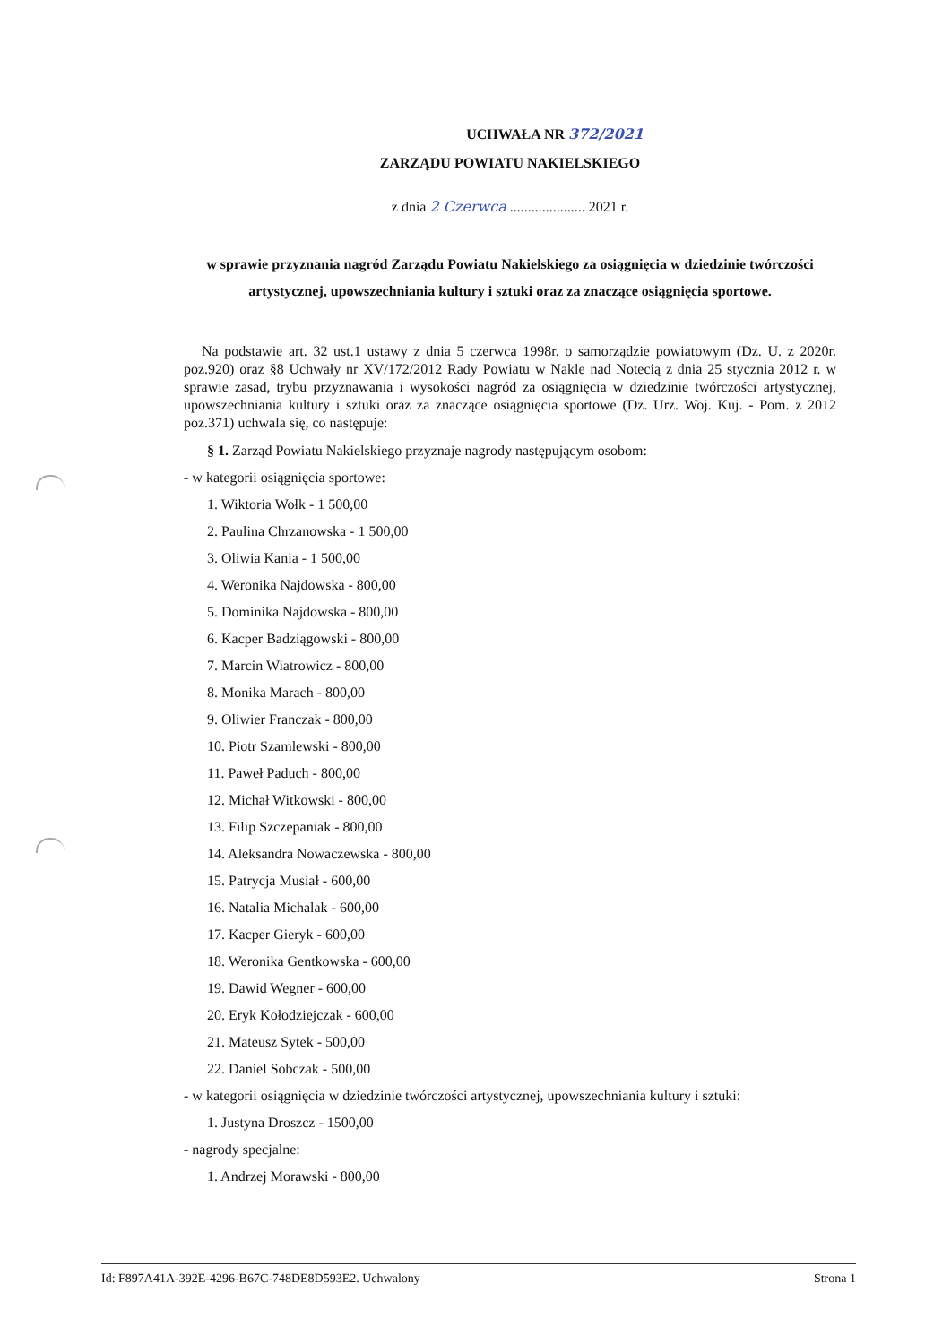UCHWAŁA NR 372/2021
ZARZĄDU POWIATU NAKIELSKIEGO
z dnia 2 Czerwca ..................... 2021 r.
w sprawie przyznania nagród Zarządu Powiatu Nakielskiego za osiągnięcia w dziedzinie twórczości artystycznej, upowszechniania kultury i sztuki oraz za znaczące osiągnięcia sportowe.
Na podstawie art. 32 ust.1 ustawy z dnia 5 czerwca 1998r. o samorządzie powiatowym (Dz. U. z 2020r. poz.920) oraz §8 Uchwały nr XV/172/2012 Rady Powiatu w Nakle nad Notecią z dnia 25 stycznia 2012 r. w sprawie zasad, trybu przyznawania i wysokości nagród za osiągnięcia w dziedzinie twórczości artystycznej, upowszechniania kultury i sztuki oraz za znaczące osiągnięcia sportowe (Dz. Urz. Woj. Kuj. - Pom. z 2012 poz.371) uchwala się, co następuje:
§ 1. Zarząd Powiatu Nakielskiego przyznaje nagrody następującym osobom:
- w kategorii osiągnięcia sportowe:
1. Wiktoria Wołk - 1 500,00
2. Paulina Chrzanowska - 1 500,00
3. Oliwia Kania - 1 500,00
4. Weronika Najdowska - 800,00
5. Dominika Najdowska - 800,00
6. Kacper Badziągowski - 800,00
7. Marcin Wiatrowicz - 800,00
8. Monika Marach - 800,00
9. Oliwier Franczak - 800,00
10. Piotr Szamlewski - 800,00
11. Paweł Paduch - 800,00
12. Michał Witkowski - 800,00
13. Filip Szczepaniak - 800,00
14. Aleksandra Nowaczewska - 800,00
15. Patrycja Musiał - 600,00
16. Natalia Michalak - 600,00
17. Kacper Gieryk - 600,00
18. Weronika Gentkowska - 600,00
19. Dawid Wegner - 600,00
20. Eryk Kołodziejczak - 600,00
21. Mateusz Sytek - 500,00
22. Daniel Sobczak - 500,00
- w kategorii osiągnięcia w dziedzinie twórczości artystycznej, upowszechniania kultury i sztuki:
1. Justyna Droszcz - 1500,00
- nagrody specjalne:
1. Andrzej Morawski - 800,00
Id: F897A41A-392E-4296-B67C-748DE8D593E2. Uchwalony Strona 1